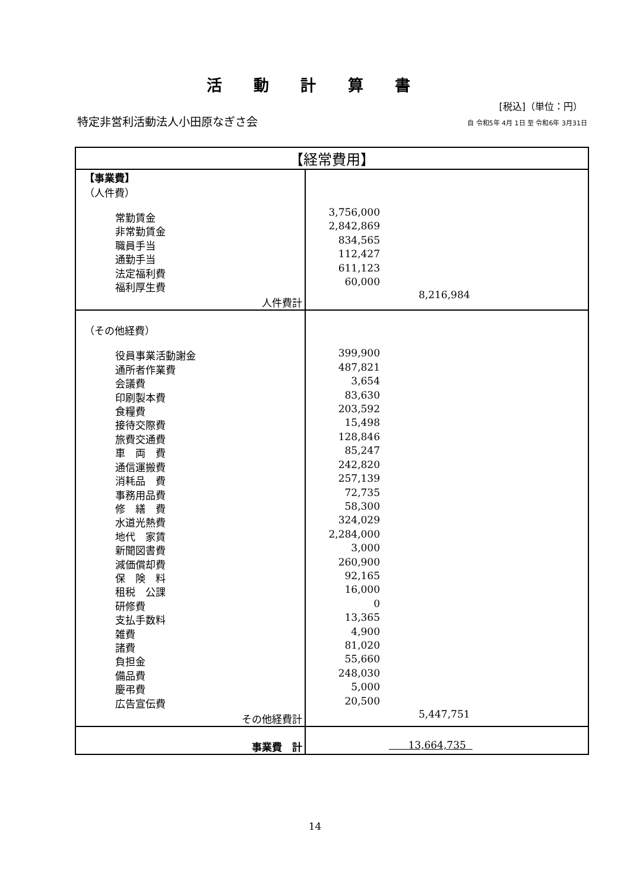活 動 計 算 書
[税込]（単位：円）
特定非営利活動法人小田原なぎさ会
自 令和5年 4月 1日 至 令和6年 3月31日
| 【経常費用】 | |
| --- | --- |
| 【事業費】 （人件費） 常勤賃金 非常勤賃金 職員手当 通勤手当 法定福利費 福利厚生費 人件費計 | 3,756,000 2,842,869 834,565 112,427 611,123 60,000 8,216,984 |
| （その他経費） 役員事業活動謝金 通所者作業費 会議費 印刷製本費 食糧費 接待交際費 旅費交通費 車 両 費 通信運搬費 消耗品 費 事務用品費 修 繕 費 水道光熱費 地代 家賃 新聞図書費 減価償却費 保 険 料 租税 公課 研修費 支払手数料 雑費 諸費 負担金 備品費 慶弔費 広告宣伝費 その他経費計 | 399,900 487,821 3,654 83,630 203,592 15,498 128,846 85,247 242,820 257,139 72,735 58,300 324,029 2,284,000 3,000 260,900 92,165 16,000 0 13,365 4,900 81,020 55,660 248,030 5,000 20,500 5,447,751 |
| 事業費 計 | 13,664,735 |
14